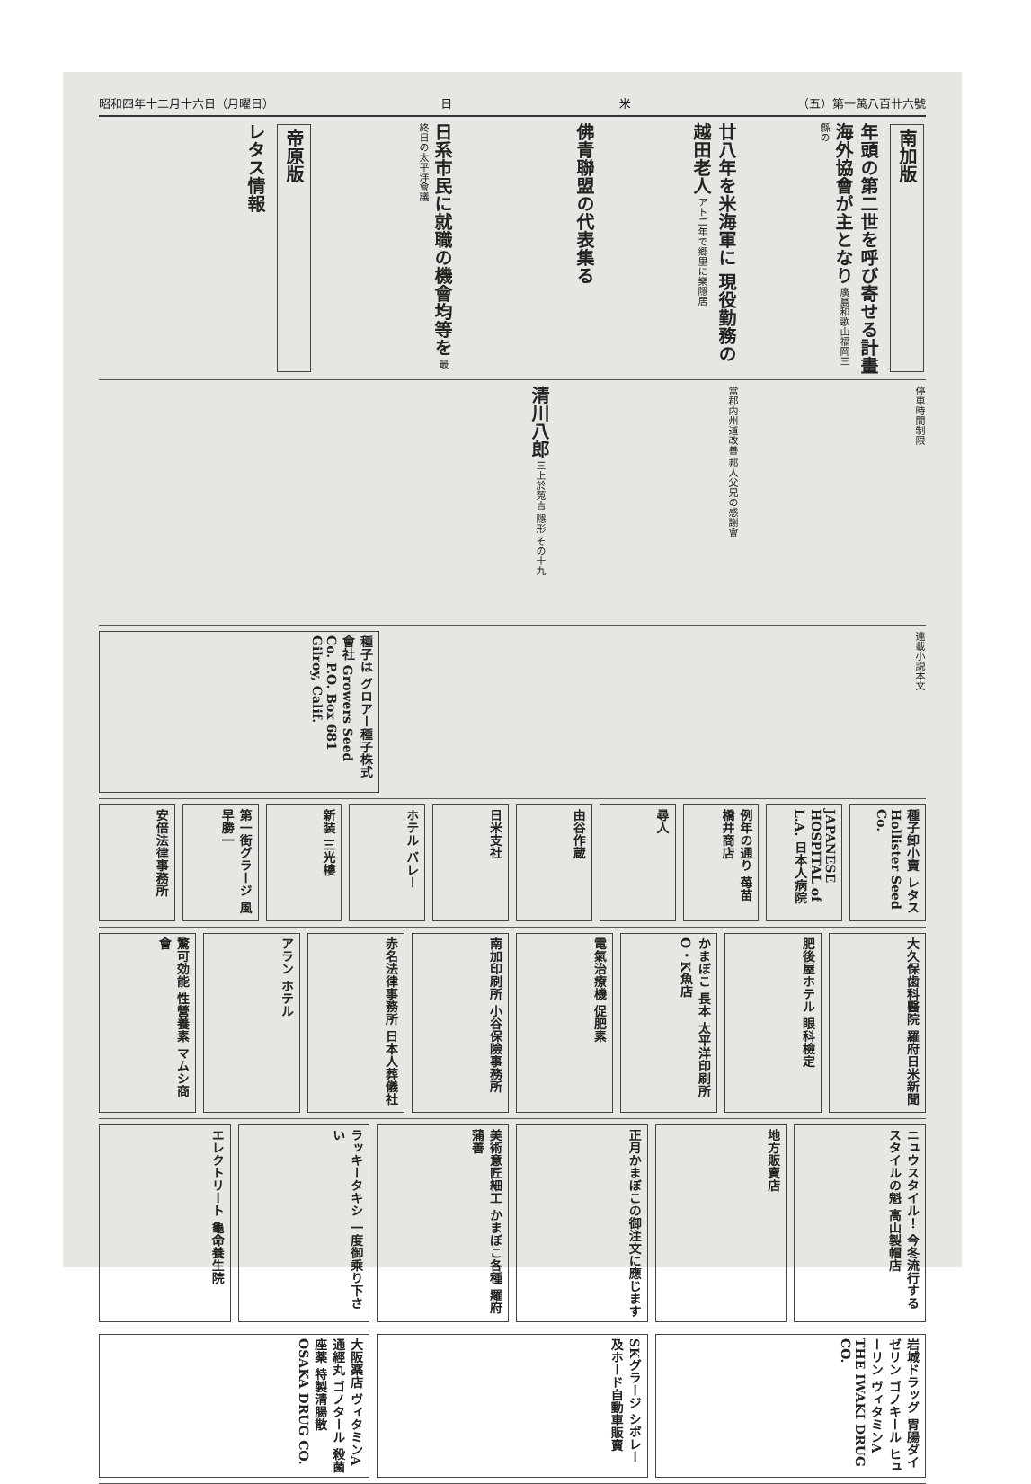昭和四年十二月十六日（月曜日） 日 米 （五）第一萬八百卄六號
南加版
年頭の第二世を呼び寄せる計畫 海外協會が主となり 廣島和歌山福岡三縣の
廿八年を米海軍に 現役勤務の越田老人 アト二年で郷里に樂隱居
佛青聯盟の代表集る
日系市民に就職の機會均等を 最終日の太平洋會議
帝原版
レタス情報
停車時間制限
當郡内州道改善 邦人父兄の感謝會
清川八郎 三上於菟吉 隱形 その十九
連載小説本文
種子は グロアー種子株式會社 Growers Seed Co. P.O. Box 681 Gilroy, Calif.
種子卸小賣 レタス Hollister Seed Co.
JAPANESE HOSPITAL of L.A. 日本人病院
例年の通り 苺苗 橋井商店
尋人
由谷作蔵
日米支社
ホテル バレー
新装 三光樓
第一街グラージ 風早勝一
安倍法律事務所
大久保歯科醫院 羅府日米新聞
肥後屋ホテル 眼科檢定
かまぼこ 長本 太平洋印刷所 O・K魚店
電氣治療機 促肥素
南加印刷所 小谷保險事務所
赤名法律事務所 日本人葬儀社
アラン ホテル
驚可効能 性營養素 マムシ商會
ニュウスタイル！ 今冬流行するスタイルの魁 高山製帽店
地方販賣店
正月かまぼこの御注文に應じます
美術意匠細工 かまぼこ各種 羅府 蒲善
ラッキータキシ 一度御乘り下さい
エレクトリート 龜命養生院
岩城ドラッグ 胃腸ダイゼリン ゴノキール ヒューリン ヴィタミンA THE IWAKI DRUG CO.
SKグラージ シボレー及ホード自動車販賣
大阪薬店 ヴィタミンA 通經丸 ゴノタール 殺菌座薬 特製清腸散 OSAKA DRUG CO.